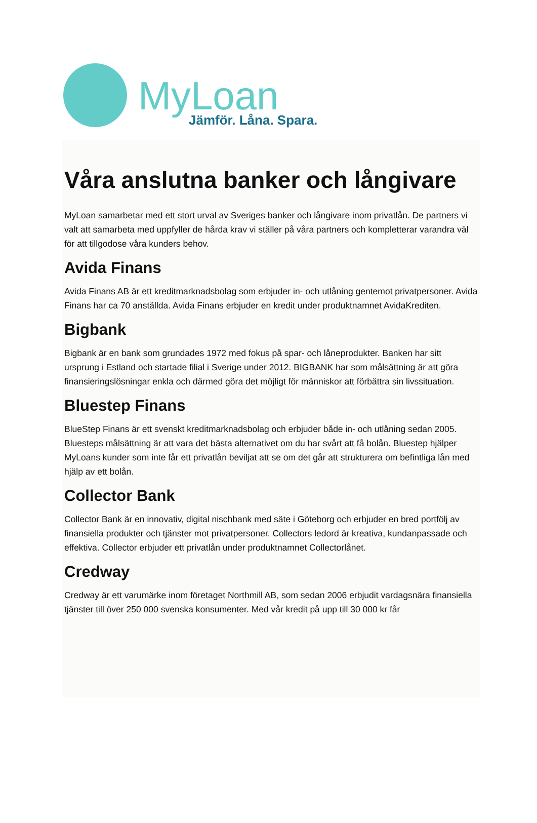MyLoan
Jämför. Låna. Spara.
Våra anslutna banker och långivare
MyLoan samarbetar med ett stort urval av Sveriges banker och långivare inom privatlån. De partners vi valt att samarbeta med uppfyller de hårda krav vi ställer på våra partners och kompletterar varandra väl för att tillgodose våra kunders behov.
Avida Finans
Avida Finans AB är ett kreditmarknadsbolag som erbjuder in- och utlåning gentemot privatpersoner. Avida Finans har ca 70 anställda. Avida Finans erbjuder en kredit under produktnamnet AvidaKrediten.
Bigbank
Bigbank är en bank som grundades 1972 med fokus på spar- och låneprodukter. Banken har sitt ursprung i Estland och startade filial i Sverige under 2012. BIGBANK har som målsättning är att göra finansieringslösningar enkla och därmed göra det möjligt för människor att förbättra sin livssituation.
Bluestep Finans
BlueStep Finans är ett svenskt kreditmarknadsbolag och erbjuder både in- och utlåning sedan 2005. Bluesteps målsättning är att vara det bästa alternativet om du har svårt att få bolån. Bluestep hjälper MyLoans kunder som inte får ett privatlån beviljat att se om det går att strukturera om befintliga lån med hjälp av ett bolån.
Collector Bank
Collector Bank är en innovativ, digital nischbank med säte i Göteborg och erbjuder en bred portfölj av finansiella produkter och tjänster mot privatpersoner. Collectors ledord är kreativa, kundanpassade och effektiva. Collector erbjuder ett privatlån under produktnamnet Collectorlånet.
Credway
Credway är ett varumärke inom företaget Northmill AB, som sedan 2006 erbjudit vardagsnära finansiella tjänster till över 250 000 svenska konsumenter. Med vår kredit på upp till 30 000 kr får